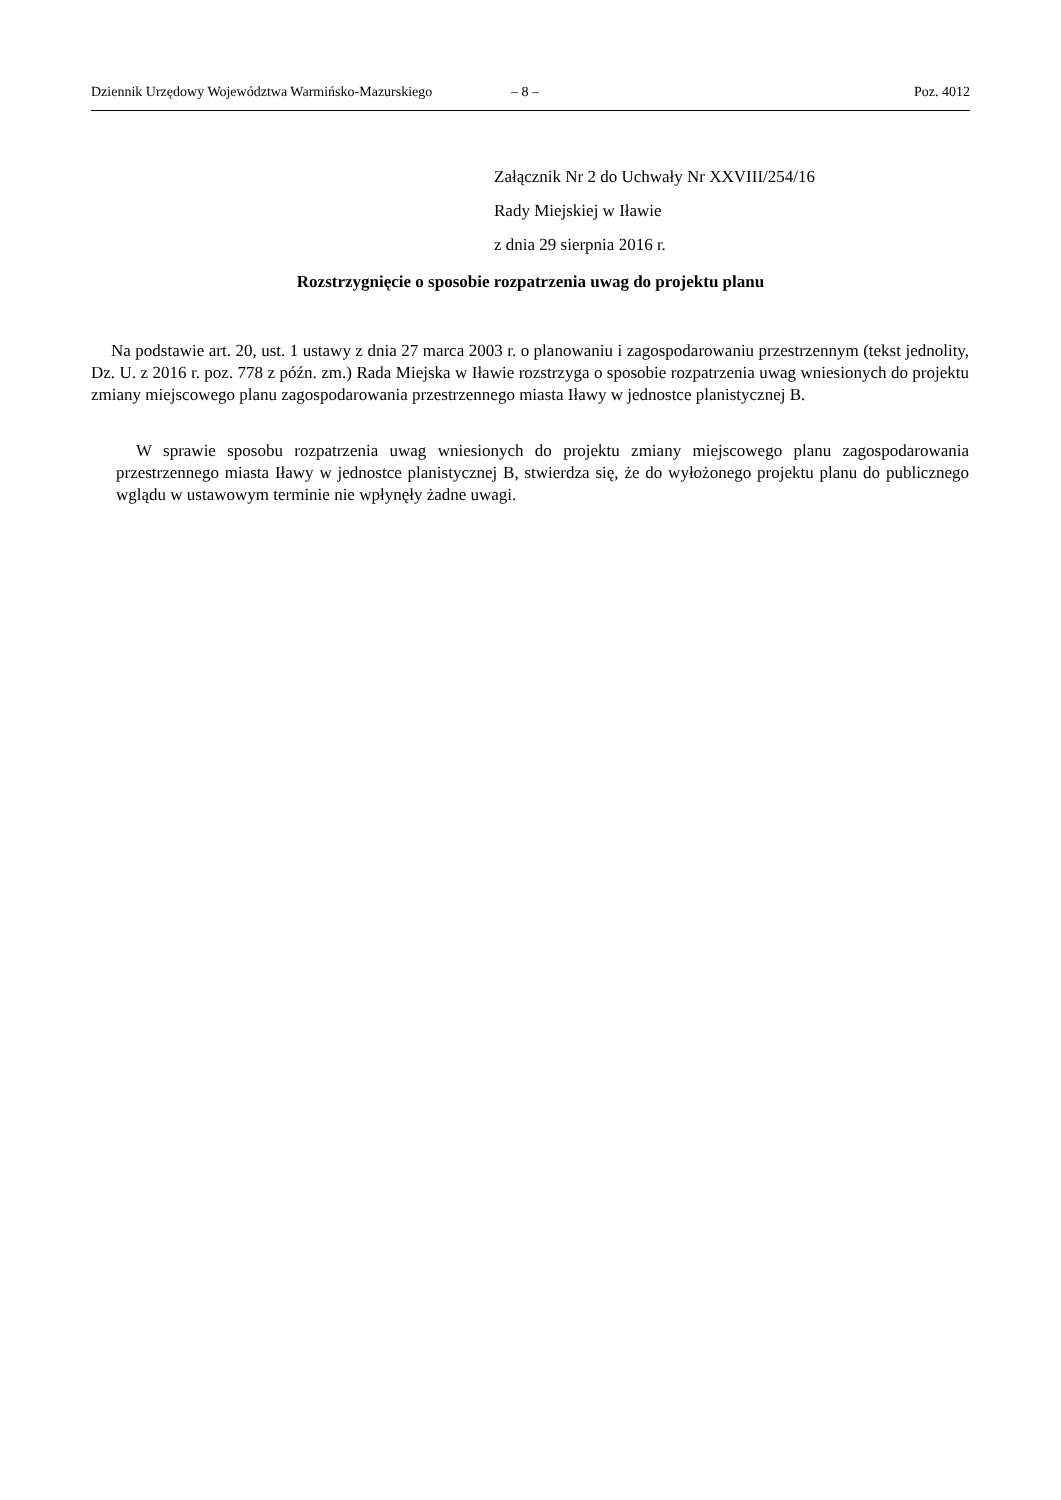Dziennik Urzędowy Województwa Warmińsko-Mazurskiego – 8 – Poz. 4012
Załącznik Nr 2 do Uchwały Nr XXVIII/254/16
Rady Miejskiej w Iławie
z dnia 29 sierpnia 2016 r.
Rozstrzygnięcie o sposobie rozpatrzenia uwag do projektu planu
Na podstawie art. 20, ust. 1 ustawy z dnia 27 marca 2003 r. o planowaniu i zagospodarowaniu przestrzennym (tekst jednolity, Dz. U. z 2016 r. poz. 778 z późn. zm.) Rada Miejska w Iławie rozstrzyga o sposobie rozpatrzenia uwag wniesionych do projektu zmiany miejscowego planu zagospodarowania przestrzennego miasta Iławy w jednostce planistycznej B.
W sprawie sposobu rozpatrzenia uwag wniesionych do projektu zmiany miejscowego planu zagospodarowania przestrzennego miasta Iławy w jednostce planistycznej B, stwierdza się, że do wyłożonego projektu planu do publicznego wglądu w ustawowym terminie nie wpłynęły żadne uwagi.